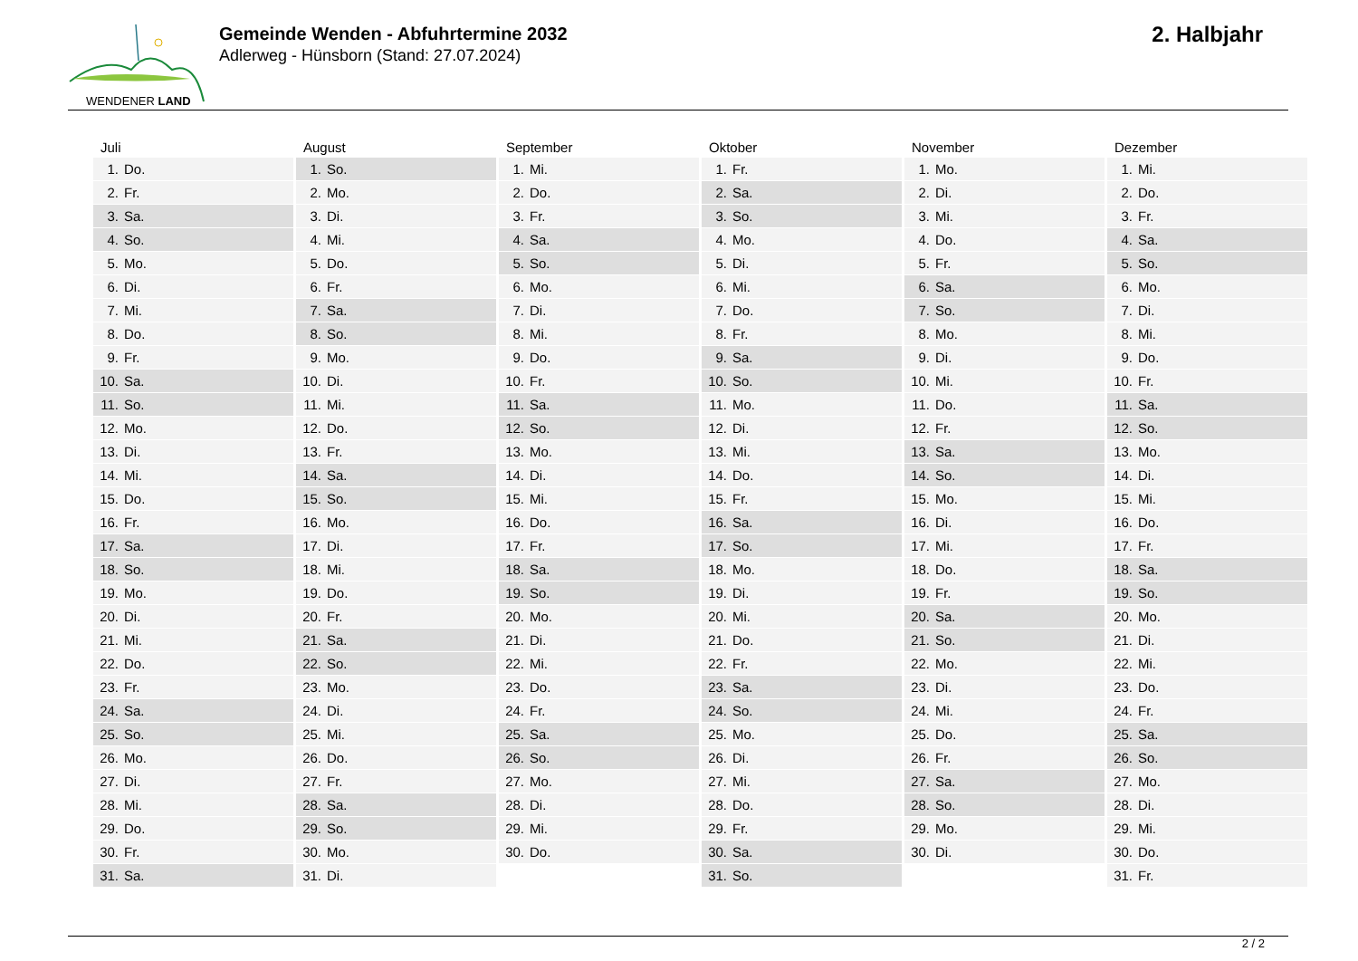WENDENER LAND
Gemeinde Wenden - Abfuhrtermine 2032
Adlerweg - Hünsborn (Stand: 27.07.2024)
2. Halbjahr
| Juli | August | September | Oktober | November | Dezember |
| --- | --- | --- | --- | --- | --- |
| 1. Do. | 1. So. | 1. Mi. | 1. Fr. | 1. Mo. | 1. Mi. |
| 2. Fr. | 2. Mo. | 2. Do. | 2. Sa. | 2. Di. | 2. Do. |
| 3. Sa. | 3. Di. | 3. Fr. | 3. So. | 3. Mi. | 3. Fr. |
| 4. So. | 4. Mi. | 4. Sa. | 4. Mo. | 4. Do. | 4. Sa. |
| 5. Mo. | 5. Do. | 5. So. | 5. Di. | 5. Fr. | 5. So. |
| 6. Di. | 6. Fr. | 6. Mo. | 6. Mi. | 6. Sa. | 6. Mo. |
| 7. Mi. | 7. Sa. | 7. Di. | 7. Do. | 7. So. | 7. Di. |
| 8. Do. | 8. So. | 8. Mi. | 8. Fr. | 8. Mo. | 8. Mi. |
| 9. Fr. | 9. Mo. | 9. Do. | 9. Sa. | 9. Di. | 9. Do. |
| 10. Sa. | 10. Di. | 10. Fr. | 10. So. | 10. Mi. | 10. Fr. |
| 11. So. | 11. Mi. | 11. Sa. | 11. Mo. | 11. Do. | 11. Sa. |
| 12. Mo. | 12. Do. | 12. So. | 12. Di. | 12. Fr. | 12. So. |
| 13. Di. | 13. Fr. | 13. Mo. | 13. Mi. | 13. Sa. | 13. Mo. |
| 14. Mi. | 14. Sa. | 14. Di. | 14. Do. | 14. So. | 14. Di. |
| 15. Do. | 15. So. | 15. Mi. | 15. Fr. | 15. Mo. | 15. Mi. |
| 16. Fr. | 16. Mo. | 16. Do. | 16. Sa. | 16. Di. | 16. Do. |
| 17. Sa. | 17. Di. | 17. Fr. | 17. So. | 17. Mi. | 17. Fr. |
| 18. So. | 18. Mi. | 18. Sa. | 18. Mo. | 18. Do. | 18. Sa. |
| 19. Mo. | 19. Do. | 19. So. | 19. Di. | 19. Fr. | 19. So. |
| 20. Di. | 20. Fr. | 20. Mo. | 20. Mi. | 20. Sa. | 20. Mo. |
| 21. Mi. | 21. Sa. | 21. Di. | 21. Do. | 21. So. | 21. Di. |
| 22. Do. | 22. So. | 22. Mi. | 22. Fr. | 22. Mo. | 22. Mi. |
| 23. Fr. | 23. Mo. | 23. Do. | 23. Sa. | 23. Di. | 23. Do. |
| 24. Sa. | 24. Di. | 24. Fr. | 24. So. | 24. Mi. | 24. Fr. |
| 25. So. | 25. Mi. | 25. Sa. | 25. Mo. | 25. Do. | 25. Sa. |
| 26. Mo. | 26. Do. | 26. So. | 26. Di. | 26. Fr. | 26. So. |
| 27. Di. | 27. Fr. | 27. Mo. | 27. Mi. | 27. Sa. | 27. Mo. |
| 28. Mi. | 28. Sa. | 28. Di. | 28. Do. | 28. So. | 28. Di. |
| 29. Do. | 29. So. | 29. Mi. | 29. Fr. | 29. Mo. | 29. Mi. |
| 30. Fr. | 30. Mo. | 30. Do. | 30. Sa. | 30. Di. | 30. Do. |
| 31. Sa. | 31. Di. | | 31. So. | | 31. Fr. |
2 / 2